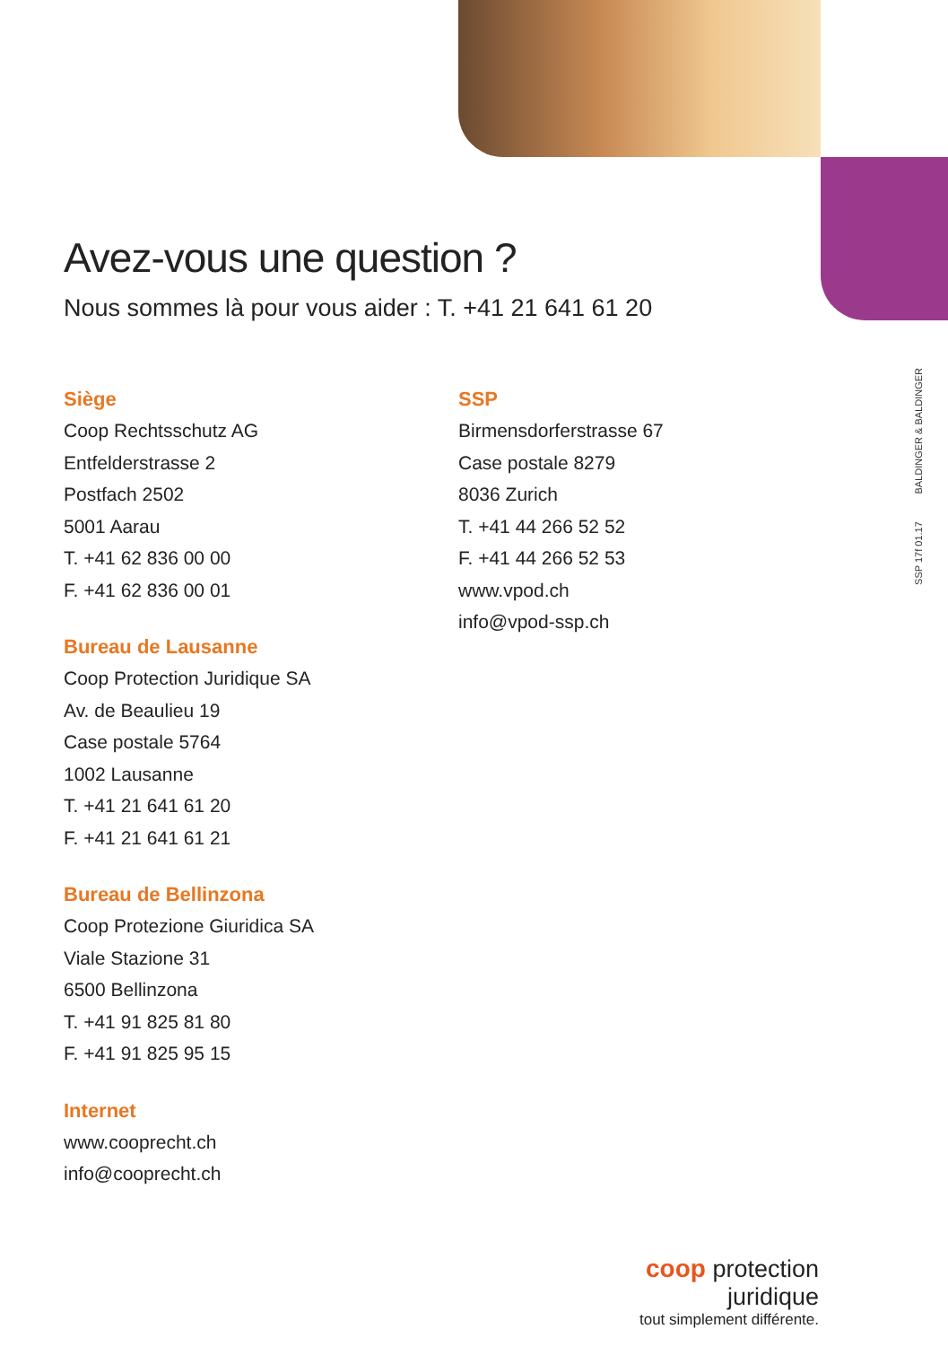SSP 17f 01.17 BALDINGER & BALDINGER
Avez-vous une question ?
Nous sommes là pour vous aider : T. +41 21 641 61 20
Siège
Coop Rechtsschutz AG
Entfelderstrasse 2
Postfach 2502
5001 Aarau
T. +41 62 836 00 00
F. +41 62 836 00 01
Bureau de Lausanne
Coop Protection Juridique SA
Av. de Beaulieu 19
Case postale 5764
1002 Lausanne
T. +41 21 641 61 20
F. +41 21 641 61 21
Bureau de Bellinzona
Coop Protezione Giuridica SA
Viale Stazione 31
6500 Bellinzona
T. +41 91 825 81 80
F. +41 91 825 95 15
Internet
www.cooprecht.ch
info@cooprecht.ch
SSP
Birmensdorferstrasse 67
Case postale 8279
8036 Zurich
T. +41 44 266 52 52
F. +41 44 266 52 53
www.vpod.ch
info@vpod-ssp.ch
coop protection juridique
tout simplement différente.